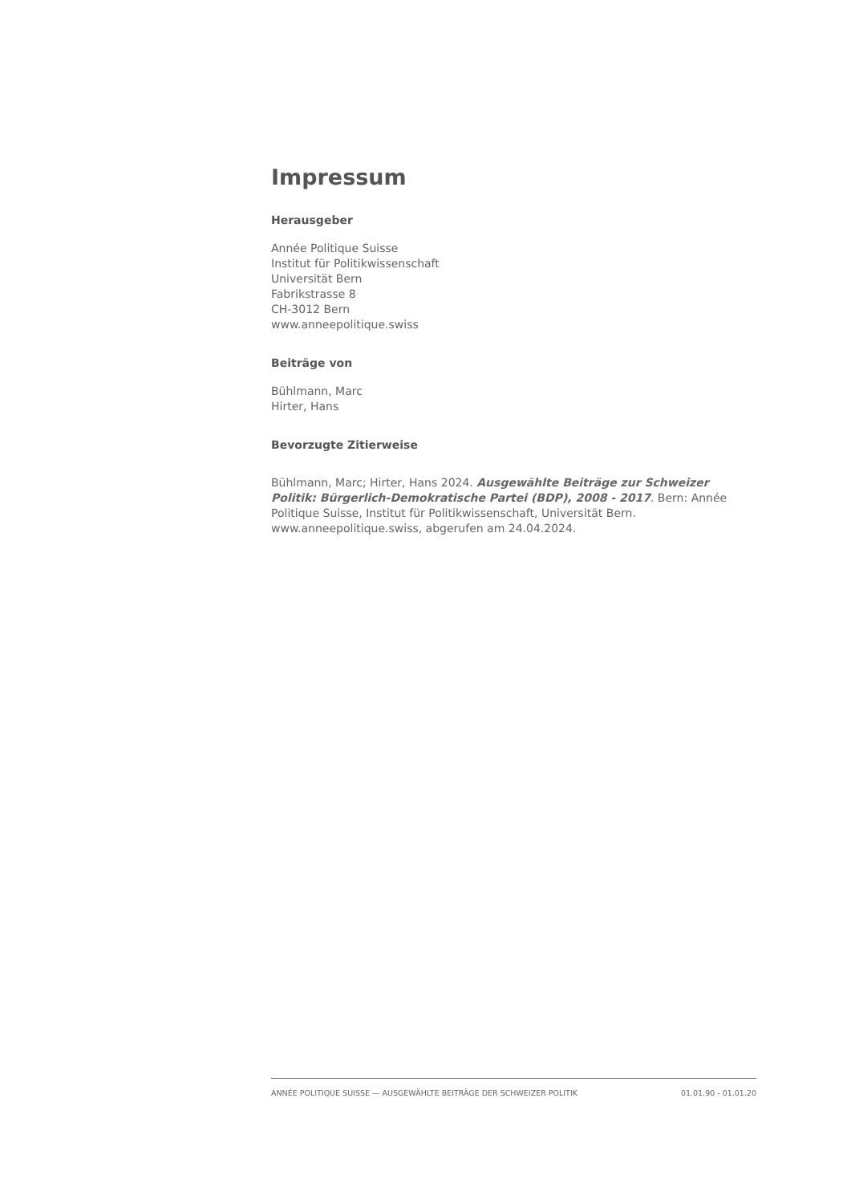Impressum
Herausgeber
Année Politique Suisse
Institut für Politikwissenschaft
Universität Bern
Fabrikstrasse 8
CH-3012 Bern
www.anneepolitique.swiss
Beiträge von
Bühlmann, Marc
Hirter, Hans
Bevorzugte Zitierweise
Bühlmann, Marc; Hirter, Hans 2024. Ausgewählte Beiträge zur Schweizer Politik: Bürgerlich-Demokratische Partei (BDP), 2008 - 2017. Bern: Année Politique Suisse, Institut für Politikwissenschaft, Universität Bern. www.anneepolitique.swiss, abgerufen am 24.04.2024.
ANNÉE POLITIQUE SUISSE — AUSGEWÄHLTE BEITRÄGE DER SCHWEIZER POLITIK 01.01.90 - 01.01.20